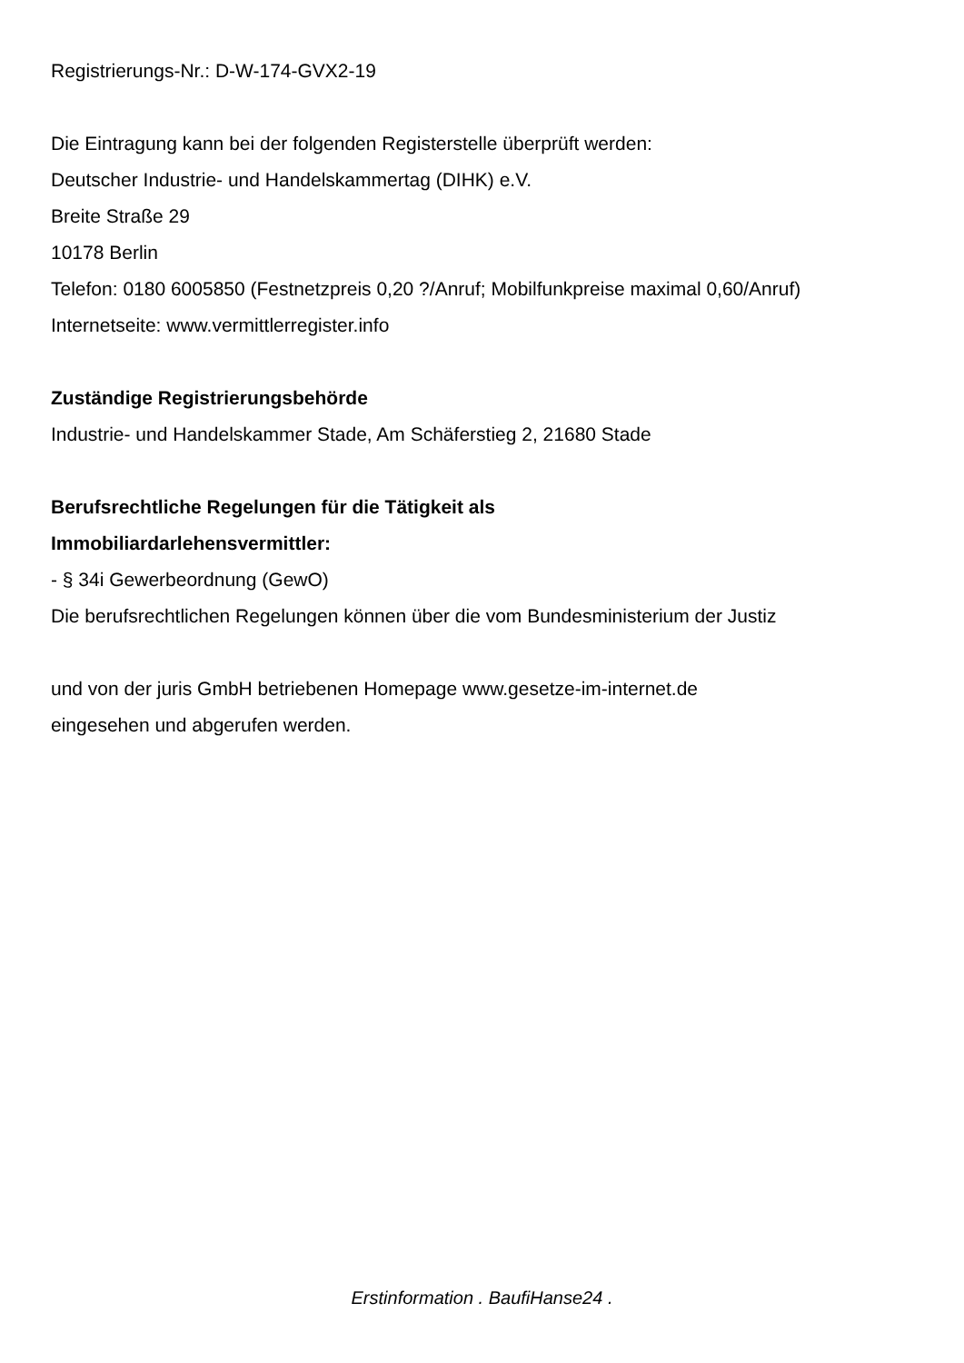Registrierungs-Nr.: D-W-174-GVX2-19
Die Eintragung kann bei der folgenden Registerstelle überprüft werden:
Deutscher Industrie- und Handelskammertag (DIHK) e.V.
Breite Straße 29
10178 Berlin
Telefon: 0180 6005850 (Festnetzpreis 0,20 ?/Anruf; Mobilfunkpreise maximal 0,60/Anruf)
Internetseite: www.vermittlerregister.info
Zuständige Registrierungsbehörde
Industrie- und Handelskammer Stade, Am Schäferstieg 2, 21680 Stade
Berufsrechtliche Regelungen für die Tätigkeit als
Immobiliardarlehensvermittler:
- § 34i Gewerbeordnung (GewO)
Die berufsrechtlichen Regelungen können über die vom Bundesministerium der Justiz
und von der juris GmbH betriebenen Homepage www.gesetze-im-internet.de
eingesehen und abgerufen werden.
Erstinformation . BaufiHanse24 .